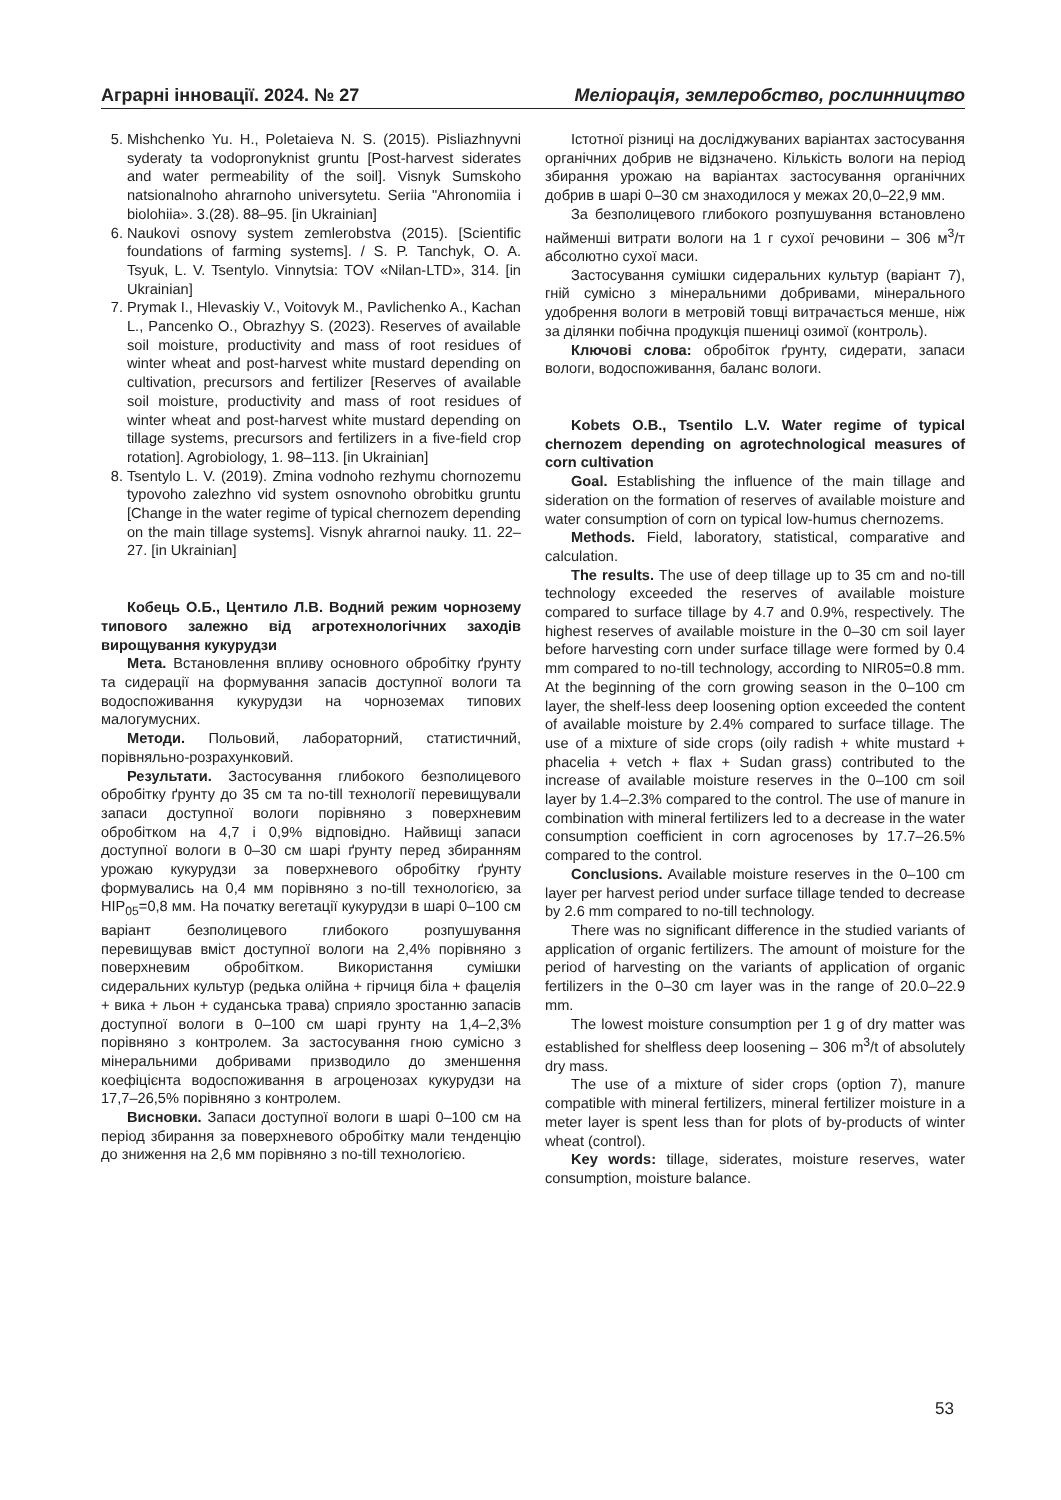Аграрні інновації. 2024. № 27 Меліорація, землеробство, рослинництво
5. Mishchenko Yu. H., Poletaieva N. S. (2015). Pisliazhnyvni syderaty ta vodopronyknist gruntu [Post-harvest siderates and water permeability of the soil]. Visnyk Sumskoho natsionalnoho ahrarnoho universytetu. Seriia "Ahronomiia i biolohiia». 3.(28). 88–95. [in Ukrainian]
6. Naukovi osnovy system zemlerobstva (2015). [Scientific foundations of farming systems]. / S. P. Tanchyk, O. A. Tsyuk, L. V. Tsentylo. Vinnytsia: TOV «Nilan-LTD», 314. [in Ukrainian]
7. Prymak I., Hlevaskiy V., Voitovyk M., Pavlichenko A., Kachan L., Pancenko O., Obrazhyy S. (2023). Reserves of available soil moisture, productivity and mass of root residues of winter wheat and post-harvest white mustard depending on cultivation, precursors and fertilizer [Reserves of available soil moisture, productivity and mass of root residues of winter wheat and post-harvest white mustard depending on tillage systems, precursors and fertilizers in a five-field crop rotation]. Agrobiology, 1. 98–113. [in Ukrainian]
8. Tsentylo L. V. (2019). Zmina vodnoho rezhymu chornozemu typovoho zalezhno vid system osnovnoho obrobitku gruntu [Change in the water regime of typical chernozem depending on the main tillage systems]. Visnyk ahrarnoi nauky. 11. 22–27. [in Ukrainian]
Кобець О.Б., Центило Л.В. Водний режим чорнозему типового залежно від агротехнологічних заходів вирощування кукурудзи
Мета. Встановлення впливу основного обробітку ґрунту та сидерації на формування запасів доступної вологи та водоспоживання кукурудзи на чорноземах типових малогумусних.
Методи. Польовий, лабораторний, статистичний, порівняльно-розрахунковий.
Результати. Застосування глибокого безполицевого обробітку ґрунту до 35 см та no-till технології перевищували запаси доступної вологи порівняно з поверхневим обробітком на 4,7 і 0,9% відповідно. Найвищі запаси доступної вологи в 0–30 см шарі ґрунту перед збиранням урожаю кукурудзи за поверхневого обробітку ґрунту формувались на 0,4 мм порівняно з no-till технологією, за HIP<sub>05</sub>=0,8 мм. На початку вегетації кукурудзи в шарі 0–100 см варіант безполицевого глибокого розпушування перевищував вміст доступної вологи на 2,4% порівняно з поверхневим обробітком. Використання сумішки сидеральних культур (редька олійна + гірчиця біла + фацелія + вика + льон + суданська трава) сприяло зростанню запасів доступної вологи в 0–100 см шарі грунту на 1,4–2,3% порівняно з контролем. За застосування гною сумісно з мінеральними добривами призводило до зменшення коефіцієнта водоспоживання в агроценозах кукурудзи на 17,7–26,5% порівняно з контролем.
Висновки. Запаси доступної вологи в шарі 0–100 см на період збирання за поверхневого обробітку мали тенденцію до зниження на 2,6 мм порівняно з no-till технологією.
Істотної різниці на досліджуваних варіантах застосування органічних добрив не відзначено. Кількість вологи на період збирання урожаю на варіантах застосування органічних добрив в шарі 0–30 см знаходилося у межах 20,0–22,9 мм.
За безполицевого глибокого розпушування встановлено найменші витрати вологи на 1 г сухої речовини – 306 м<sup>3</sup>/т абсолютно сухої маси.
Застосування сумішки сидеральних культур (варіант 7), гній сумісно з мінеральними добривами, мінерального удобрення вологи в метровій товщі витрачається менше, ніж за ділянки побічна продукція пшениці озимої (контроль).
Ключові слова: обробіток ґрунту, сидерати, запаси вологи, водоспоживання, баланс вологи.
Kobets O.B., Tsentilo L.V. Water regime of typical chernozem depending on agrotechnological measures of corn cultivation
Goal. Establishing the influence of the main tillage and sideration on the formation of reserves of available moisture and water consumption of corn on typical low-humus chernozems.
Methods. Field, laboratory, statistical, comparative and calculation.
The results. The use of deep tillage up to 35 cm and no-till technology exceeded the reserves of available moisture compared to surface tillage by 4.7 and 0.9%, respectively. The highest reserves of available moisture in the 0–30 cm soil layer before harvesting corn under surface tillage were formed by 0.4 mm compared to no-till technology, according to NIR05=0.8 mm. At the beginning of the corn growing season in the 0–100 cm layer, the shelf-less deep loosening option exceeded the content of available moisture by 2.4% compared to surface tillage. The use of a mixture of side crops (oily radish + white mustard + phacelia + vetch + flax + Sudan grass) contributed to the increase of available moisture reserves in the 0–100 cm soil layer by 1.4–2.3% compared to the control. The use of manure in combination with mineral fertilizers led to a decrease in the water consumption coefficient in corn agrocenoses by 17.7–26.5% compared to the control.
Conclusions. Available moisture reserves in the 0–100 cm layer per harvest period under surface tillage tended to decrease by 2.6 mm compared to no-till technology.
There was no significant difference in the studied variants of application of organic fertilizers. The amount of moisture for the period of harvesting on the variants of application of organic fertilizers in the 0–30 cm layer was in the range of 20.0–22.9 mm.
The lowest moisture consumption per 1 g of dry matter was established for shelfless deep loosening – 306 m<sup>3</sup>/t of absolutely dry mass.
The use of a mixture of sider crops (option 7), manure compatible with mineral fertilizers, mineral fertilizer moisture in a meter layer is spent less than for plots of by-products of winter wheat (control).
Key words: tillage, siderates, moisture reserves, water consumption, moisture balance.
53